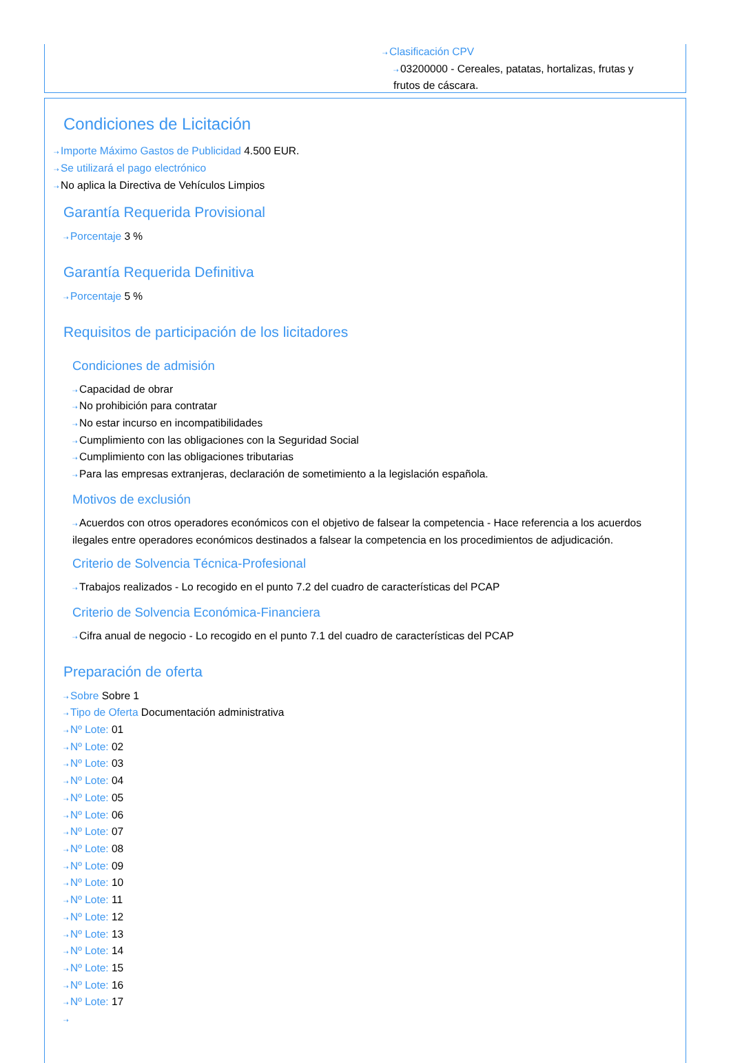⇢Clasificación CPV
⇢03200000 - Cereales, patatas, hortalizas, frutas y frutos de cáscara.
Condiciones de Licitación
⇢Importe Máximo Gastos de Publicidad 4.500 EUR.
⇢Se utilizará el pago electrónico
⇢No aplica la Directiva de Vehículos Limpios
Garantía Requerida Provisional
⇢Porcentaje 3 %
Garantía Requerida Definitiva
⇢Porcentaje 5 %
Requisitos de participación de los licitadores
Condiciones de admisión
⇢Capacidad de obrar
⇢No prohibición para contratar
⇢No estar incurso en incompatibilidades
⇢Cumplimiento con las obligaciones con la Seguridad Social
⇢Cumplimiento con las obligaciones tributarias
⇢Para las empresas extranjeras, declaración de sometimiento a la legislación española.
Motivos de exclusión
⇢Acuerdos con otros operadores económicos con el objetivo de falsear la competencia - Hace referencia a los acuerdos ilegales entre operadores económicos destinados a falsear la competencia en los procedimientos de adjudicación.
Criterio de Solvencia Técnica-Profesional
⇢Trabajos realizados - Lo recogido en el punto 7.2 del cuadro de características del PCAP
Criterio de Solvencia Económica-Financiera
⇢Cifra anual de negocio - Lo recogido en el punto 7.1 del cuadro de características del PCAP
Preparación de oferta
⇢Sobre Sobre 1
⇢Tipo de Oferta Documentación administrativa
⇢Nº Lote: 01
⇢Nº Lote: 02
⇢Nº Lote: 03
⇢Nº Lote: 04
⇢Nº Lote: 05
⇢Nº Lote: 06
⇢Nº Lote: 07
⇢Nº Lote: 08
⇢Nº Lote: 09
⇢Nº Lote: 10
⇢Nº Lote: 11
⇢Nº Lote: 12
⇢Nº Lote: 13
⇢Nº Lote: 14
⇢Nº Lote: 15
⇢Nº Lote: 16
⇢Nº Lote: 17
⇢